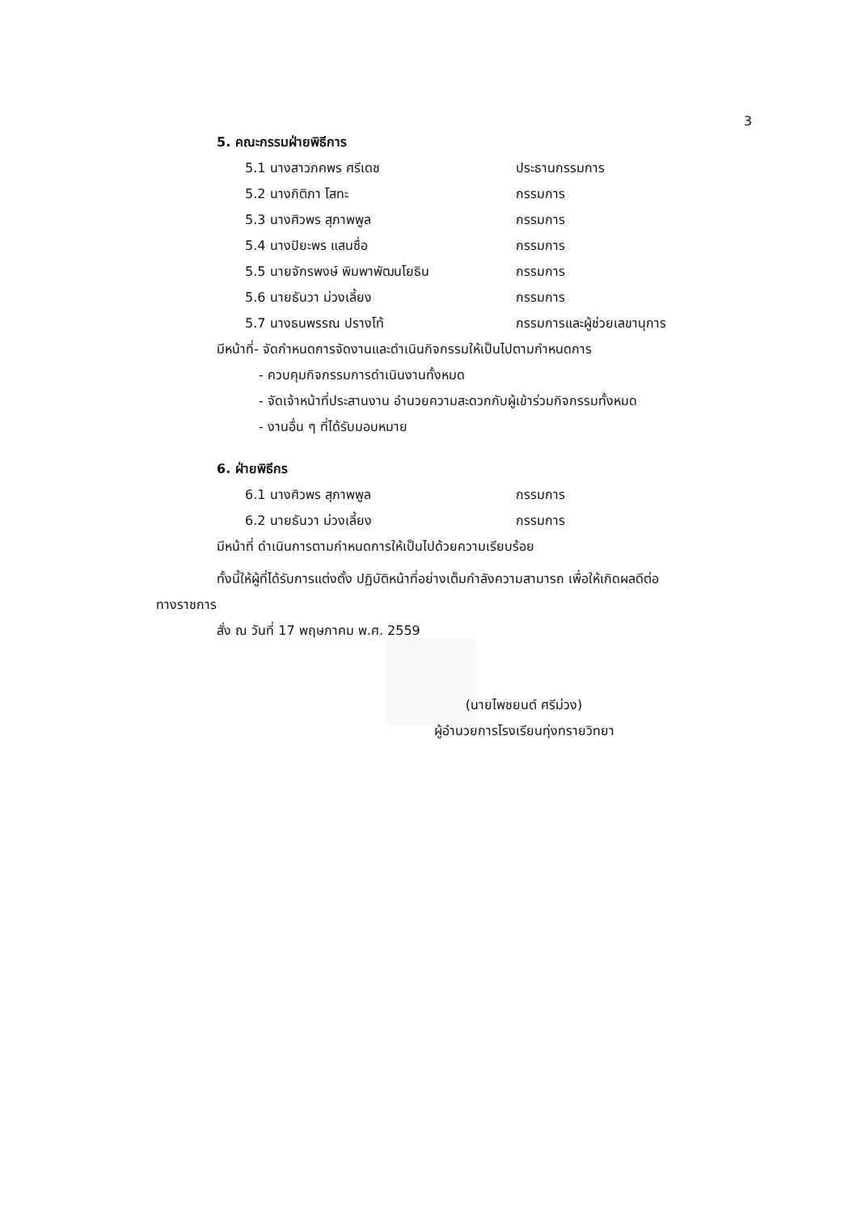3
5. คณะกรรมฝ่ายพิธีการ
5.1 นางสาวภคพร ศรีเดช ประธานกรรมการ
5.2 นางกิติภา โสทะ กรรมการ
5.3 นางศิวพร สุภาพพูล กรรมการ
5.4 นางปิยะพร แสนซื่อ กรรมการ
5.5 นายจักรพงษ์ พิมพาพัฒนโยธิน กรรมการ
5.6 นายธันวา ม่วงเลี้ยง กรรมการ
5.7 นางธนพรรณ ปรางโท้ กรรมการและผู้ช่วยเลขานุการ
มีหน้าที่- จัดกำหนดการจัดงานและดำเนินกิจกรรมให้เป็นไปตามกำหนดการ
- ควบคุมกิจกรรมการดำเนินงานทั้งหมด
- จัดเจ้าหน้าที่ประสานงาน อำนวยความสะดวกกับผู้เข้าร่วมกิจกรรมทั้งหมด
- งานอื่น ๆ ที่ได้รับมอบหมาย
6. ฝ่ายพิธีกร
6.1 นางศิวพร สุภาพพูล กรรมการ
6.2 นายธันวา ม่วงเลี้ยง กรรมการ
มีหน้าที่ ดำเนินการตามกำหนดการให้เป็นไปด้วยความเรียบร้อย
ทั้งนี้ให้ผู้ที่ได้รับการแต่งตั้ง ปฏิบัติหน้าที่อย่างเต็มกำลังความสามารถ เพื่อให้เกิดผลดีต่อ
ทางราชการ
สั่ง ณ วันที่ 17 พฤษภาคม พ.ศ. 2559
(นายไพชยนต์ ศรีม่วง)
ผู้อำนวยการโรงเรียนทุ่งทรายวิทยา